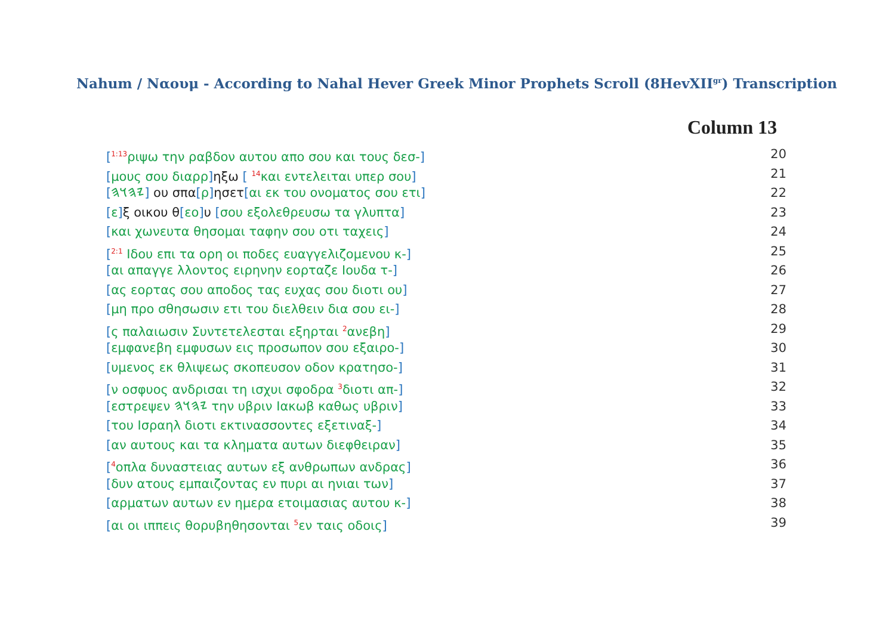Nahum / Ναουμ - According to Nahal Hever Greek Minor Prophets Scroll (8HevXII<sup>gr</sup>) Transcription
Column 13
[<sup>1:13</sup>ριψω την ραβδον αυτου απο σου και τους δεσ-] 20
[μους σου διαρρ] ηξω [ <sup>14</sup>και εντελειται υπερ σου] 21
[𐤉𐤄𐤅𐤄] ου σπα[ρ] ησετ[αι εκ του ονοματος σου ετι] 22
[ε] ξ οικου θ[εο] υ [σου εξολεθρευσω τα γλυπτα] 23
[και χωνευτα θησομαι ταφην σου οτι ταχεις] 24
[<sup>2:1</sup> Ιδου επι τα ορη οι ποδες ευαγγελιζομενου κ-] 25
[αι απαγγε λλοντος ειρηνην εορταζε Ιουδα τ-] 26
[ας εορτας σου αποδος τας ευχας σου διοτι ου] 27
[μη προ σθησωσιν ετι του διελθειν δια σου ει-] 28
[ς παλαιωσιν Συντετελεσται εξηρται <sup>2</sup>ανεβη] 29
[εμφανεβη εμφυσων εις προσωπον σου εξαιρο-] 30
[υμενος εκ θλιψεως σκοπευσον οδον κρατησο-] 31
[ν οσφυος ανδρισαι τη ισχυι σφοδρα <sup>3</sup>διοτι απ-] 32
[εστρεψεν 𐤉𐤄𐤅𐤄 την υβριν Ιακωβ καθως υβριν] 33
[του Ισραηλ διοτι εκτινασσοντες εξετιναξ-] 34
[αν αυτους και τα κληματα αυτων διεφθειραν] 35
[<sup>4</sup>οπλα δυναστειας αυτων εξ ανθρωπων ανδρας] 36
[δυν ατους εμπαιζοντας εν πυρι αι ηνιαι των] 37
[αρματων αυτων εν ημερα ετοιμασιας αυτου κ-] 38
[αι οι ιππεις θορυβηθησονται <sup>5</sup>εν ταις οδοις] 39